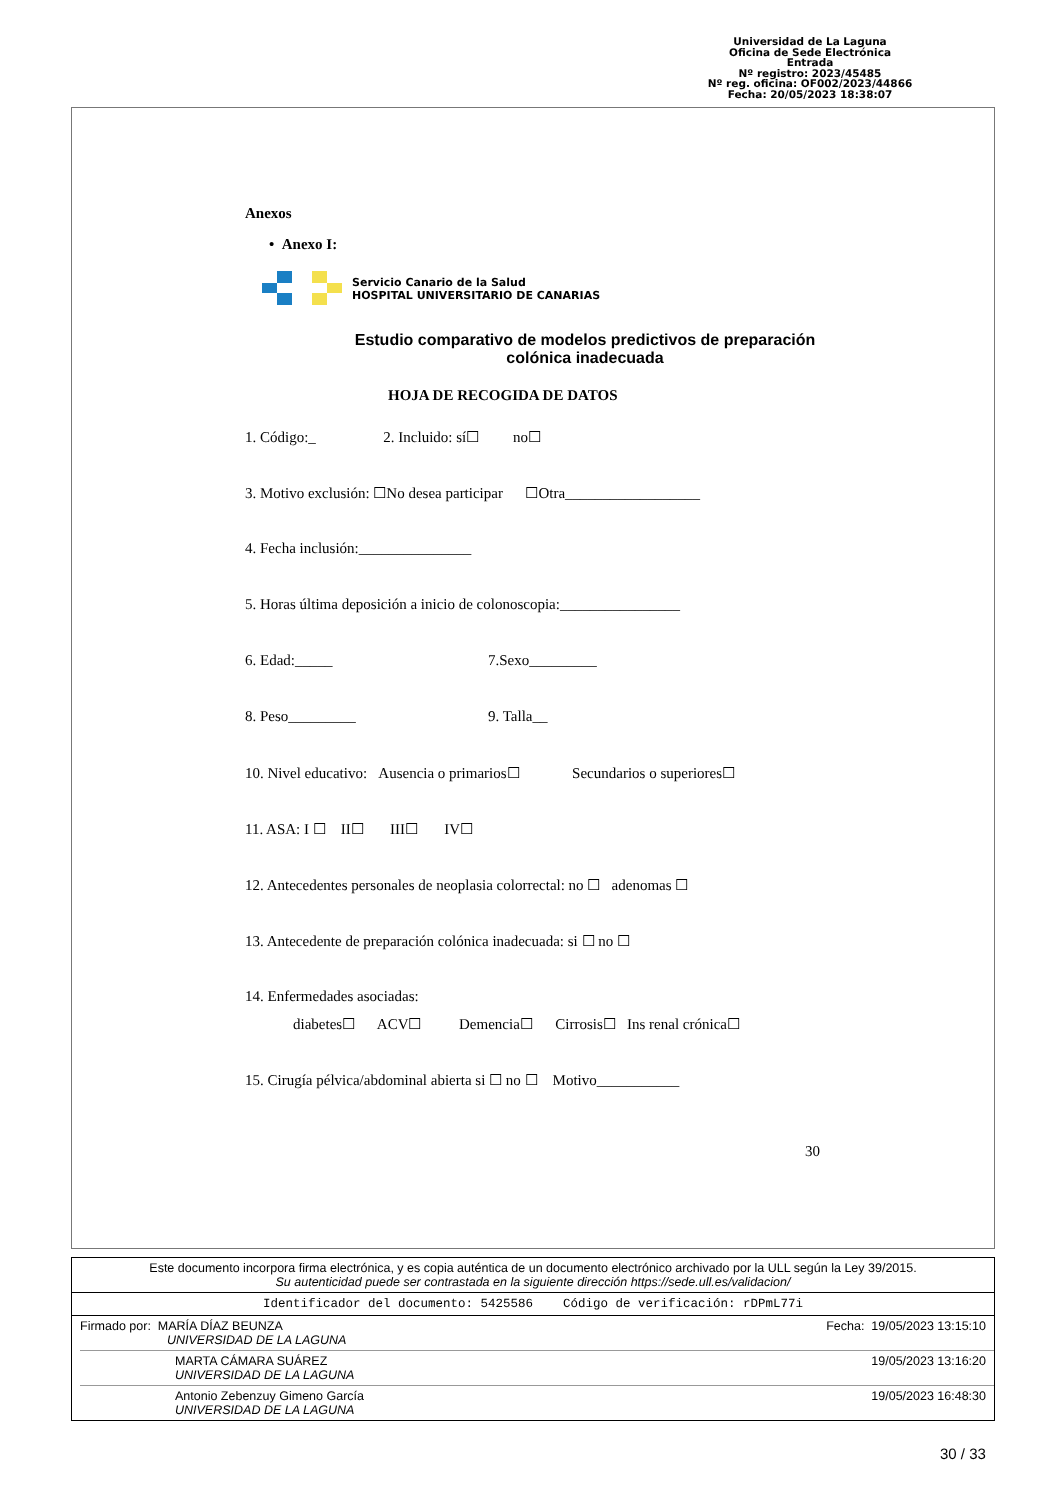Universidad de La Laguna
Oficina de Sede Electrónica
Entrada
Nº registro: 2023/45485
Nº reg. oficina: OF002/2023/44866
Fecha: 20/05/2023 18:38:07
Anexos
• Anexo I:
Servicio Canario de la Salud
HOSPITAL UNIVERSITARIO DE CANARIAS
Estudio comparativo de modelos predictivos de preparación
colónica inadecuada
HOJA DE RECOGIDA DE DATOS
1. Código:_ 2. Incluido: sí☐ no☐
3. Motivo exclusión: ☐No desea participar ☐Otra__________________
4. Fecha inclusión:_______________
5. Horas última deposición a inicio de colonoscopia:________________
6. Edad:_____ 7.Sexo_________
8. Peso_________ 9. Talla__
10. Nivel educativo: Ausencia o primarios☐ Secundarios o superiores☐
11. ASA: I ☐ II☐ III☐ IV☐
12. Antecedentes personales de neoplasia colorrectal: no ☐ adenomas ☐
13. Antecedente de preparación colónica inadecuada: si ☐ no ☐
14. Enfermedades asociadas:
diabetes☐ ACV☐ Demencia☐ Cirrosis☐ Ins renal crónica☐
15. Cirugía pélvica/abdominal abierta si ☐ no ☐ Motivo___________
30
Este documento incorpora firma electrónica, y es copia auténtica de un documento electrónico archivado por la ULL según la Ley 39/2015.
Su autenticidad puede ser contrastada en la siguiente dirección https://sede.ull.es/validacion/
Identificador del documento: 5425586 Código de verificación: rDPmL77i
Firmado por: MARÍA DÍAZ BEUNZA
UNIVERSIDAD DE LA LAGUNA Fecha: 19/05/2023 13:15:10
MARTA CÁMARA SUÁREZ
UNIVERSIDAD DE LA LAGUNA 19/05/2023 13:16:20
Antonio Zebenzuy Gimeno García
UNIVERSIDAD DE LA LAGUNA 19/05/2023 16:48:30
30 / 33